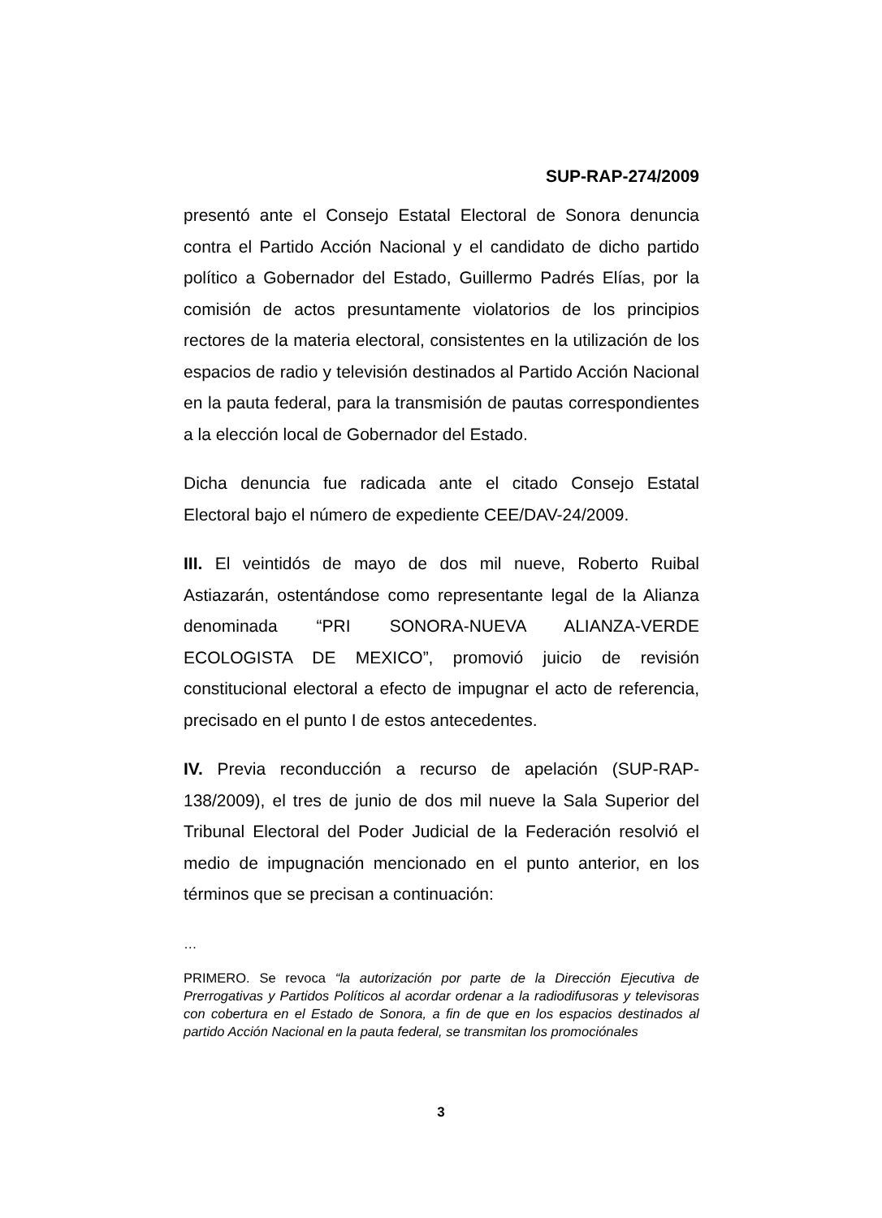SUP-RAP-274/2009
presentó ante el Consejo Estatal Electoral de Sonora denuncia contra el Partido Acción Nacional y el candidato de dicho partido político a Gobernador del Estado, Guillermo Padrés Elías, por la comisión de actos presuntamente violatorios de los principios rectores de la materia electoral, consistentes en la utilización de los espacios de radio y televisión destinados al Partido Acción Nacional en la pauta federal, para la transmisión de pautas correspondientes a la elección local de Gobernador del Estado.
Dicha denuncia fue radicada ante el citado Consejo Estatal Electoral bajo el número de expediente CEE/DAV-24/2009.
III. El veintidós de mayo de dos mil nueve, Roberto Ruibal Astiazarán, ostentándose como representante legal de la Alianza denominada “PRI SONORA-NUEVA ALIANZA-VERDE ECOLOGISTA DE MEXICO”, promovió juicio de revisión constitucional electoral a efecto de impugnar el acto de referencia, precisado en el punto I de estos antecedentes.
IV. Previa reconducción a recurso de apelación (SUP-RAP-138/2009), el tres de junio de dos mil nueve la Sala Superior del Tribunal Electoral del Poder Judicial de la Federación resolvió el medio de impugnación mencionado en el punto anterior, en los términos que se precisan a continuación:
…
PRIMERO. Se revoca “la autorización por parte de la Dirección Ejecutiva de Prerrogativas y Partidos Políticos al acordar ordenar a la radiodifusoras y televisoras con cobertura en el Estado de Sonora, a fin de que en los espacios destinados al partido Acción Nacional en la pauta federal, se transmitan los promociónales
3